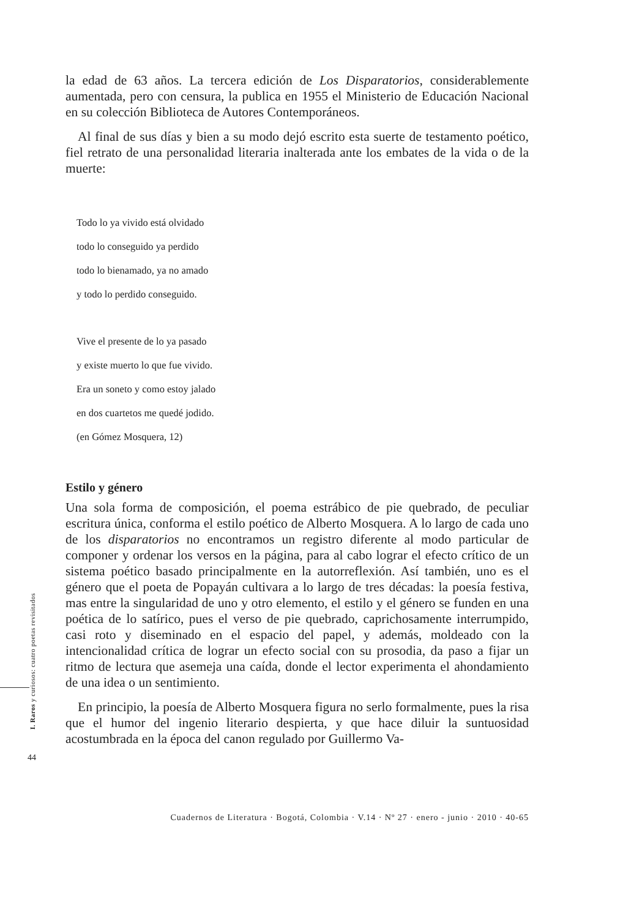la edad de 63 años. La tercera edición de Los Disparatorios, considerablemente aumentada, pero con censura, la publica en 1955 el Ministerio de Educación Nacional en su colección Biblioteca de Autores Contemporáneos.
Al final de sus días y bien a su modo dejó escrito esta suerte de testamento poético, fiel retrato de una personalidad literaria inalterada ante los embates de la vida o de la muerte:
Todo lo ya vivido está olvidado
todo lo conseguido ya perdido
todo lo bienamado, ya no amado
y todo lo perdido conseguido.
Vive el presente de lo ya pasado
y existe muerto lo que fue vivido.
Era un soneto y como estoy jalado
en dos cuartetos me quedé jodido.
(en Gómez Mosquera, 12)
Estilo y género
Una sola forma de composición, el poema estrábico de pie quebrado, de peculiar escritura única, conforma el estilo poético de Alberto Mosquera. A lo largo de cada uno de los disparatorios no encontramos un registro diferente al modo particular de componer y ordenar los versos en la página, para al cabo lograr el efecto crítico de un sistema poético basado principalmente en la autorreflexión. Así también, uno es el género que el poeta de Popayán cultivara a lo largo de tres décadas: la poesía festiva, mas entre la singularidad de uno y otro elemento, el estilo y el género se funden en una poética de lo satírico, pues el verso de pie quebrado, caprichosamente interrumpido, casi roto y diseminado en el espacio del papel, y además, moldeado con la intencionalidad crítica de lograr un efecto social con su prosodia, da paso a fijar un ritmo de lectura que asemeja una caída, donde el lector experimenta el ahondamiento de una idea o un sentimiento.
En principio, la poesía de Alberto Mosquera figura no serlo formalmente, pues la risa que el humor del ingenio literario despierta, y que hace diluir la suntuosidad acostumbrada en la época del canon regulado por Guillermo Va-
I. Raros y curiosos: cuatro poetas revisitados
44
Cuadernos de Literatura · Bogotá, Colombia · V.14 · Nº 27 · enero - junio · 2010 · 40-65